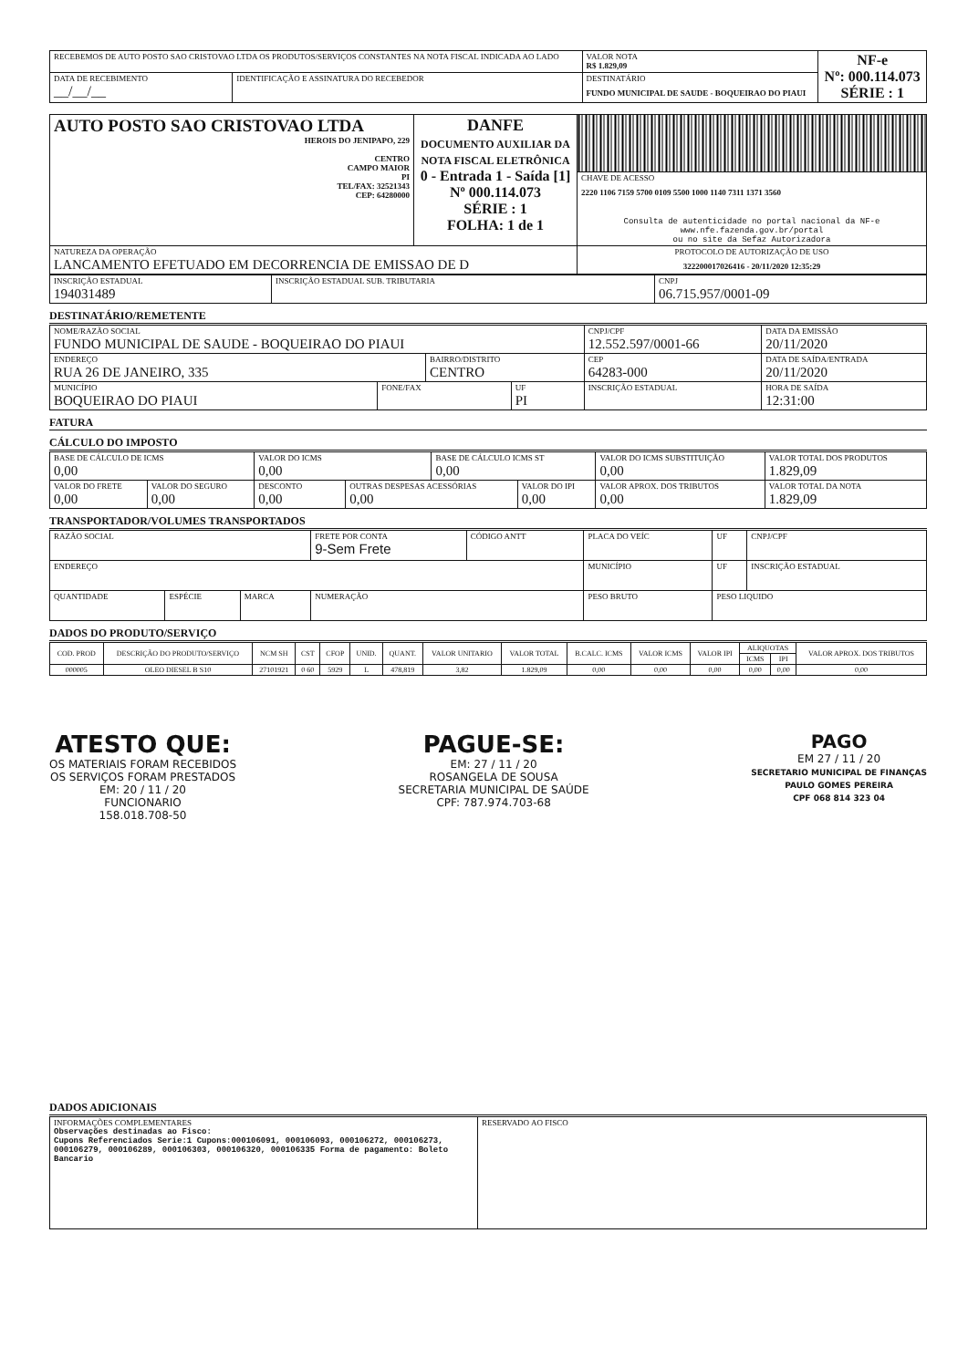| RECEBEMOS DE AUTO POSTO SAO CRISTOVAO LTDA OS PRODUTOS/SERVIÇOS CONSTANTES NA NOTA FISCAL INDICADA AO LADO | | VALOR NOTA R$ 1.829,09 | NF-e Nº: 000.114.073 SÉRIE : 1 |
| DATA DE RECEBIMENTO __/__/__ | IDENTIFICAÇÃO E ASSINATURA DO RECEBEDOR | DESTINATÁRIO FUNDO MUNICIPAL DE SAUDE - BOQUEIRAO DO PIAUI | |
| AUTO POSTO SAO CRISTOVAO LTDA HEROIS DO JENIPAPO, 229 CENTRO CAMPO MAIOR PI TEL/FAX: 32521343 CEP: 64280000 | DANFE DOCUMENTO AUXILIAR DA NOTA FISCAL ELETRÔNICA 0 - Entrada 1 - Saída [1] Nº 000.114.073 SÉRIE : 1 FOLHA: 1 de 1 | |
| | | CHAVE DE ACESSO 2220 1106 7159 5700 0109 5500 1000 1140 7311 1371 3560 Consulta de autenticidade no portal nacional da NF-e www.nfe.fazenda.gov.br/portal ou no site da Sefaz Autorizadora |
| NATUREZA DA OPERAÇÃO LANCAMENTO EFETUADO EM DECORRENCIA DE EMISSAO DE D | | PROTOCOLO DE AUTORIZAÇÃO DE USO 322200017026416 - 20/11/2020 12:35:29 |
| INSCRIÇÃO ESTADUAL 194031489 | INSCRIÇÃO ESTADUAL SUB. TRIBUTARIA | CNPJ 06.715.957/0001-09 |
DESTINATÁRIO/REMETENTE
| NOME/RAZÃO SOCIAL FUNDO MUNICIPAL DE SAUDE - BOQUEIRAO DO PIAUI | | | | CNPJ/CPF 12.552.597/0001-66 | | DATA DA EMISSÃO 20/11/2020 |
| ENDEREÇO RUA 26 DE JANEIRO, 335 | | BAIRRO/DISTRITO CENTRO | | | CEP 64283-000 | DATA DE SAÍDA/ENTRADA 20/11/2020 |
| MUNICÍPIO BOQUEIRAO DO PIAUI | FONE/FAX | | UF PI | INSCRIÇÃO ESTADUAL | | HORA DE SAÍDA 12:31:00 |
FATURA
CÁLCULO DO IMPOSTO
| BASE DE CÁLCULO DE ICMS 0,00 | | VALOR DO ICMS 0,00 | | BASE DE CÁLCULO ICMS ST 0,00 | | VALOR DO ICMS SUBSTITUIÇÃO 0,00 | VALOR TOTAL DOS PRODUTOS 1.829,09 |
| VALOR DO FRETE 0,00 | VALOR DO SEGURO 0,00 | DESCONTO 0,00 | OUTRAS DESPESAS ACESSÓRIAS 0,00 | | VALOR DO IPI 0,00 | VALOR APROX. DOS TRIBUTOS 0,00 | VALOR TOTAL DA NOTA 1.829,09 |
TRANSPORTADOR/VOLUMES TRANSPORTADOS
| RAZÃO SOCIAL | | | FRETE POR CONTA 9-Sem Frete | CÓDIGO ANTT | PLACA DO VEÍC | UF | CNPJ/CPF |
| ENDEREÇO | | | | | MUNICÍPIO | UF | INSCRIÇÃO ESTADUAL |
| QUANTIDADE | ESPÉCIE | MARCA | NUMERAÇÃO | | PESO BRUTO | PESO LIQUIDO | |
DADOS DO PRODUTO/SERVIÇO
| COD. PROD | DESCRIÇÃO DO PRODUTO/SERVIÇO | NCM SH | CST | CFOP | UNID. | QUANT. | VALOR UNITARIO | VALOR TOTAL | B.CALC. ICMS | VALOR ICMS | VALOR IPI | ALIQUOTAS | | VALOR APROX. DOS TRIBUTOS |
| --- | --- | --- | --- | --- | --- | --- | --- | --- | --- | --- | --- | --- | --- | --- |
| | | | | | | | | | | | | ICMS | IPI | |
| 000005 | OLEO DIESEL B S10 | 27101921 | 0 60 | 5929 | L | 478,819 | 3,82 | 1.829,09 | 0,00 | 0,00 | 0,00 | 0,00 | 0,00 | 0,00 |
ATESTO QUE:
OS MATERIAIS FORAM RECEBIDOS
OS SERVIÇOS FORAM PRESTADOS
EM: 20 / 11 / 20
FUNCIONARIO
158.018.708-50
PAGUE-SE:
EM: 27 / 11 / 20
ROSANGELA DE SOUSA
SECRETARIA MUNICIPAL DE SAÚDE
CPF: 787.974.703-68
PAGO
EM 27 / 11 / 20
SECRETARIO MUNICIPAL DE FINANÇAS
PAULO GOMES PEREIRA
CPF 068 814 323 04
DADOS ADICIONAIS
| INFORMAÇÕES COMPLEMENTARES Observações destinadas ao Fisco: Cupons Referenciados Serie:1 Cupons:000106091, 000106093, 000106272, 000106273, 000106279, 000106289, 000106303, 000106320, 000106335 Forma de pagamento: Boleto Bancario | RESERVADO AO FISCO |